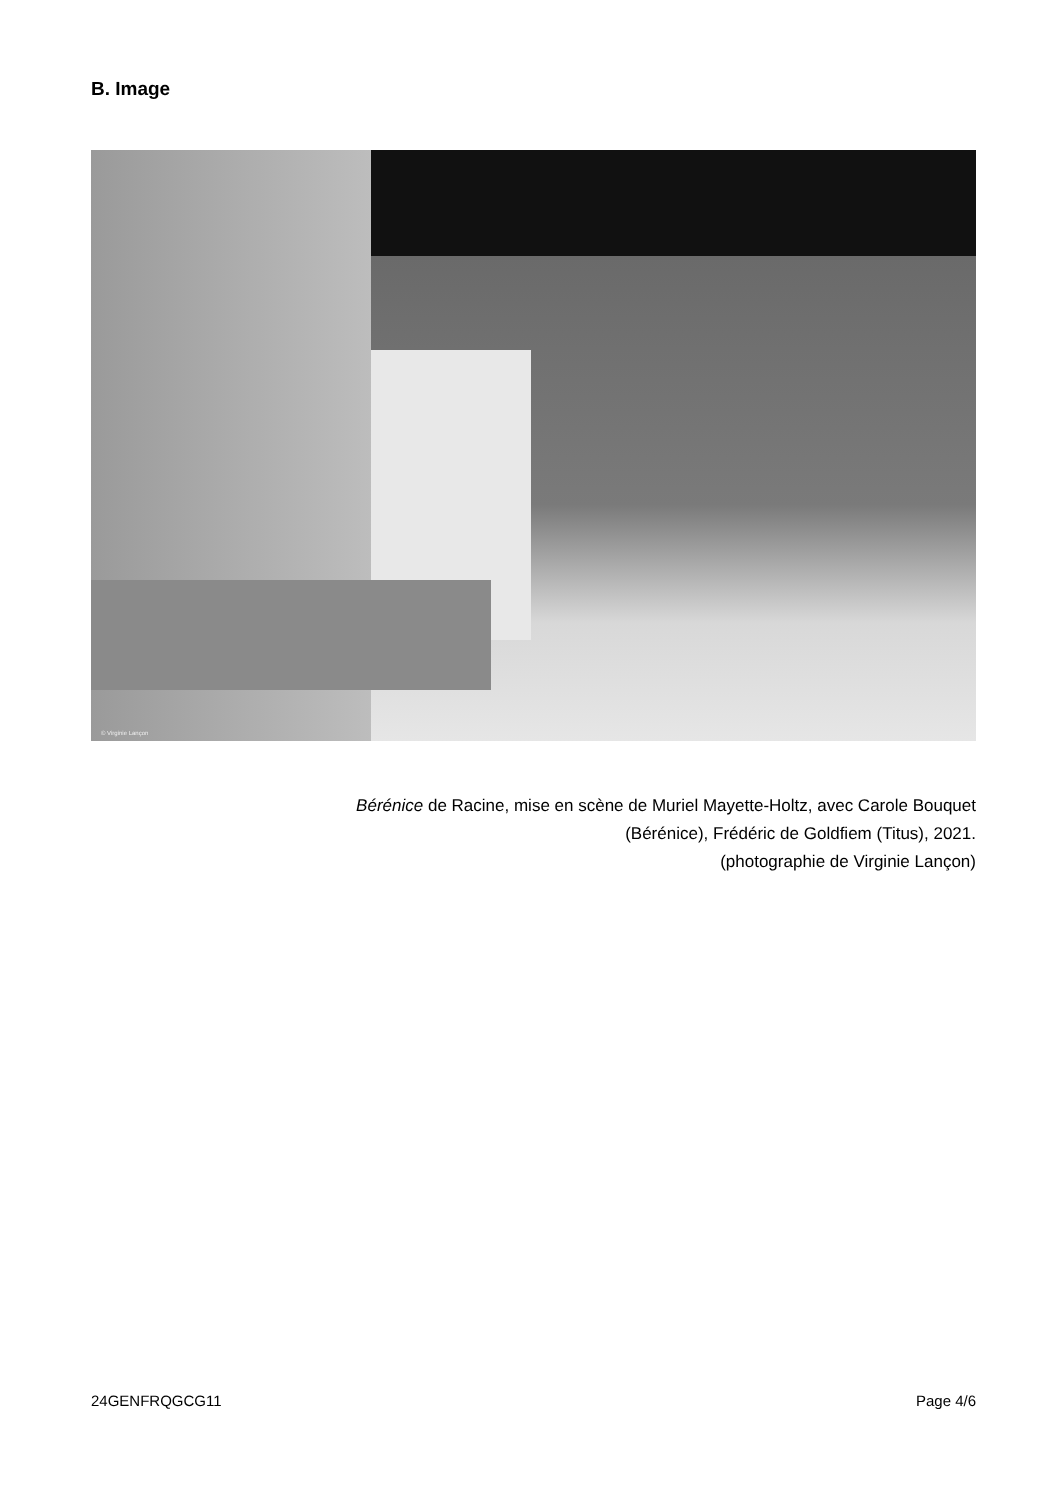B. Image
© Virginie Lançon
Bérénice de Racine, mise en scène de Muriel Mayette-Holtz, avec Carole Bouquet
(Bérénice), Frédéric de Goldfiem (Titus), 2021.
(photographie de Virginie Lançon)
24GENFRQGCG11 Page 4/6